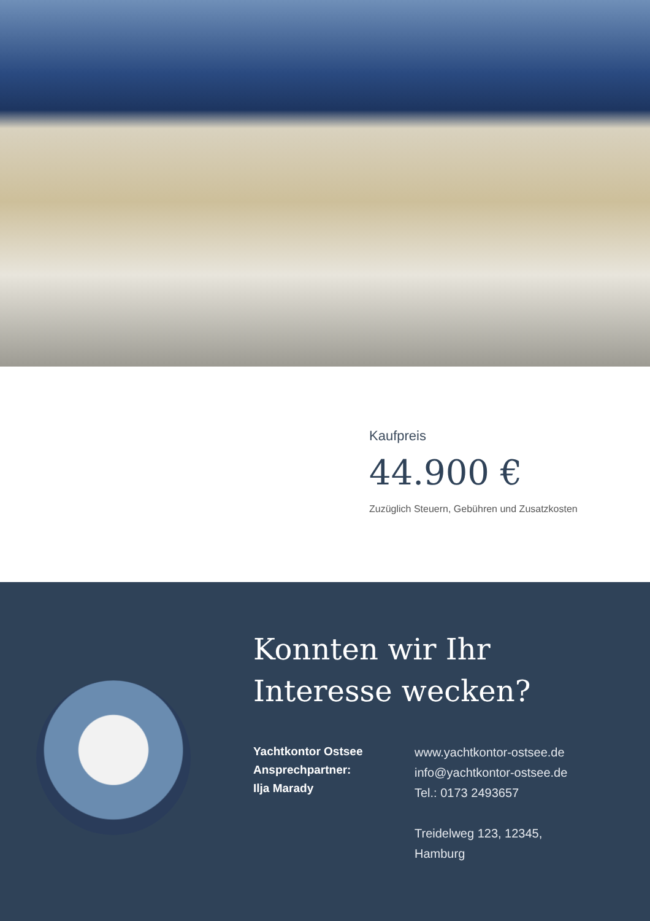Kaufpreis
44.900 €
Zuzüglich Steuern, Gebühren und Zusatzkosten
Konnten wir Ihr
Interesse wecken?
Yachtkontor Ostsee
Ansprechpartner:
Ilja Marady
www.yachtkontor-ostsee.de
info@yachtkontor-ostsee.de
Tel.: 0173 2493657
Treidelweg 123, 12345,
Hamburg